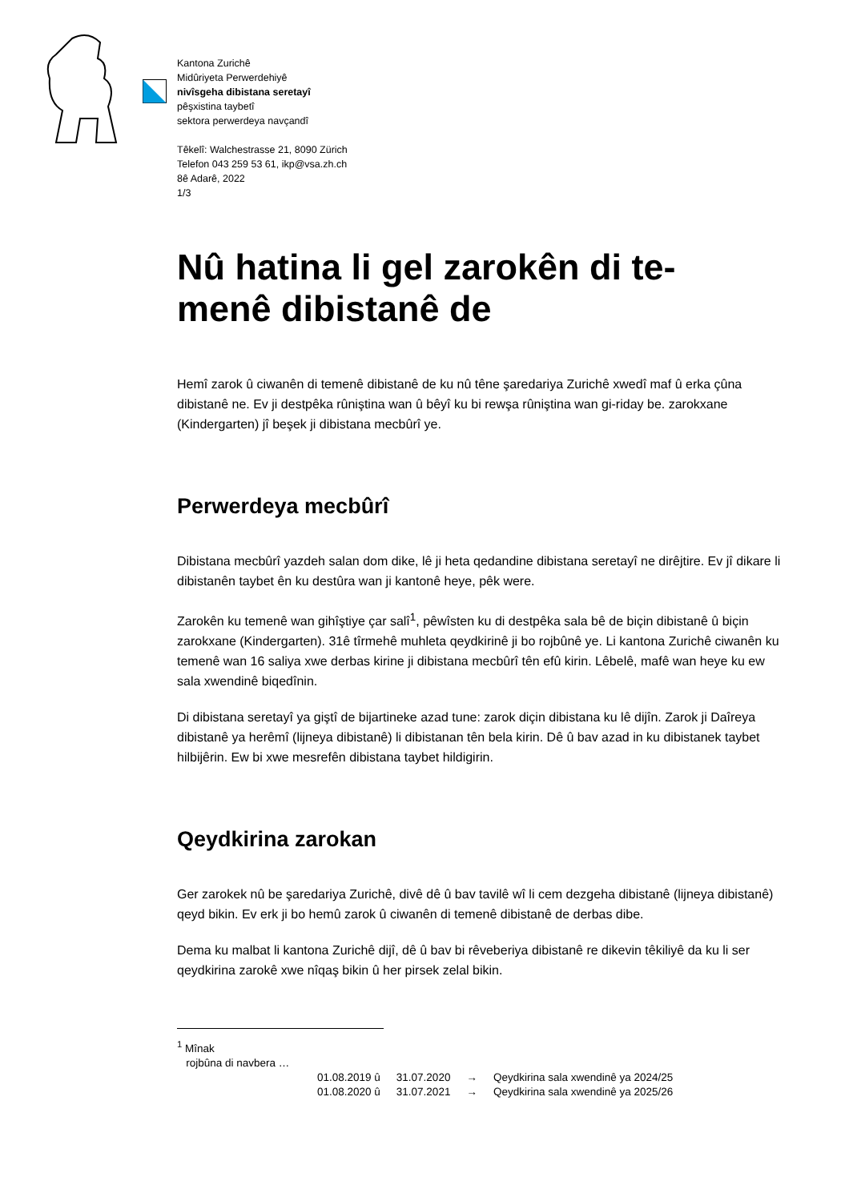Kantona Zurichê
Midûriyeta Perwerdehiyê
nivîsgeha dibistana seretayî
pêşxistina taybetî
sektora perwerdeya navçandî
Têkelî: Walchestrasse 21, 8090 Zürich
Telefon 043 259 53 61, ikp@vsa.zh.ch
8ê Adarê, 2022
1/3
Nû hatina li gel zarokên di te-
menê dibistanê de
Hemî zarok û ciwanên di temenê dibistanê de ku nû têne şaredariya Zurichê xwedî maf û erka çûna dibistanê ne. Ev ji destpêka rûniştina wan û bêyî ku bi rewşa rûniştina wan gi-riday be. zarokxane (Kindergarten) jî beşek ji dibistana mecbûrî ye.
Perwerdeya mecbûrî
Dibistana mecbûrî yazdeh salan dom dike, lê ji heta qedandine dibistana seretayî ne dirêjtire. Ev jî dikare li dibistanên taybet ên ku destûra wan ji kantonê heye, pêk were.
Zarokên ku temenê wan gihîştiye çar salî<sup>1</sup>, pêwîsten ku di destpêka sala bê de biçin dibistanê û biçin zarokxane (Kindergarten). 31ê tîrmehê muhleta qeydkirinê ji bo rojbûnê ye. Li kantona Zurichê ciwanên ku temenê wan 16 saliya xwe derbas kirine ji dibistana mecbûrî tên efû kirin. Lêbelê, mafê wan heye ku ew sala xwendinê biqedînin.
Di dibistana seretayî ya giştî de bijartineke azad tune: zarok diçin dibistana ku lê dijîn. Zarok ji Daîreya dibistanê ya herêmî (lijneya dibistanê) li dibistanan tên bela kirin. Dê û bav azad in ku dibistanek taybet hilbijêrin. Ew bi xwe mesrefên dibistana taybet hildigirin.
Qeydkirina zarokan
Ger zarokek nû be şaredariya Zurichê, divê dê û bav tavilê wî li cem dezgeha dibistanê (lijneya dibistanê) qeyd bikin. Ev erk ji bo hemû zarok û ciwanên di temenê dibistanê de derbas dibe.
Dema ku malbat li kantona Zurichê dijî, dê û bav bi rêveberiya dibistanê re dikevin têkiliyê da ku li ser qeydkirina zarokê xwe nîqaş bikin û her pirsek zelal bikin.
<sup>1</sup> Mînak
rojbûna di navbera …
| 01.08.2019 û | 31.07.2020 | → | Qeydkirina sala xwendinê ya 2024/25 |
| 01.08.2020 û | 31.07.2021 | → | Qeydkirina sala xwendinê ya 2025/26 |